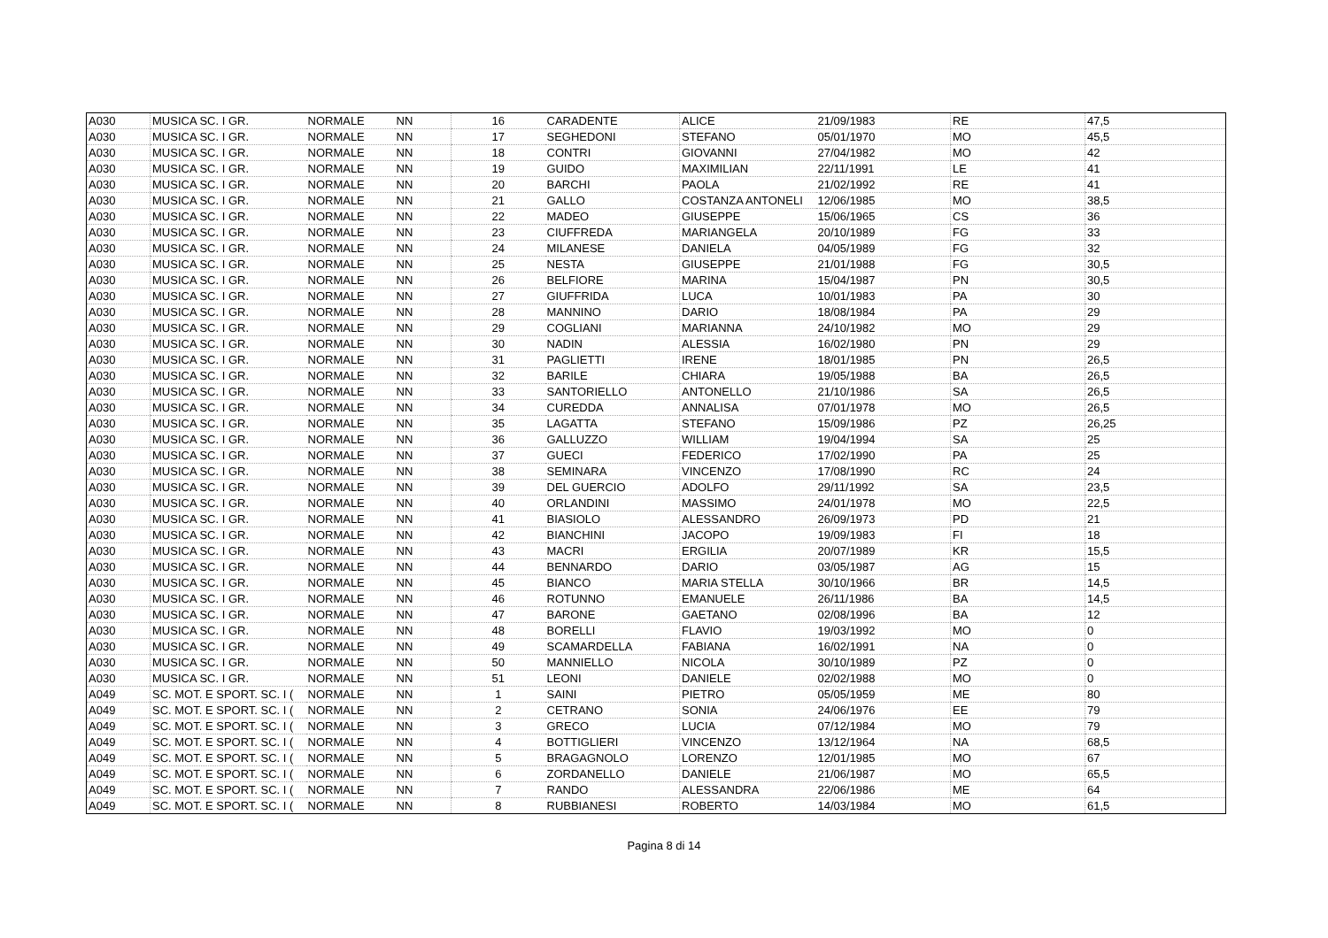| A030 | MUSICA SC. I GR. | NORMALE | NN | 16 | CARADENTE | ALICE | 21/09/1983 | RE | 47,5 |
| A030 | MUSICA SC. I GR. | NORMALE | NN | 17 | SEGHEDONI | STEFANO | 05/01/1970 | MO | 45,5 |
| A030 | MUSICA SC. I GR. | NORMALE | NN | 18 | CONTRI | GIOVANNI | 27/04/1982 | MO | 42 |
| A030 | MUSICA SC. I GR. | NORMALE | NN | 19 | GUIDO | MAXIMILIAN | 22/11/1991 | LE | 41 |
| A030 | MUSICA SC. I GR. | NORMALE | NN | 20 | BARCHI | PAOLA | 21/02/1992 | RE | 41 |
| A030 | MUSICA SC. I GR. | NORMALE | NN | 21 | GALLO | COSTANZA ANTONELI | 12/06/1985 | MO | 38,5 |
| A030 | MUSICA SC. I GR. | NORMALE | NN | 22 | MADEO | GIUSEPPE | 15/06/1965 | CS | 36 |
| A030 | MUSICA SC. I GR. | NORMALE | NN | 23 | CIUFFREDA | MARIANGELA | 20/10/1989 | FG | 33 |
| A030 | MUSICA SC. I GR. | NORMALE | NN | 24 | MILANESE | DANIELA | 04/05/1989 | FG | 32 |
| A030 | MUSICA SC. I GR. | NORMALE | NN | 25 | NESTA | GIUSEPPE | 21/01/1988 | FG | 30,5 |
| A030 | MUSICA SC. I GR. | NORMALE | NN | 26 | BELFIORE | MARINA | 15/04/1987 | PN | 30,5 |
| A030 | MUSICA SC. I GR. | NORMALE | NN | 27 | GIUFFRIDA | LUCA | 10/01/1983 | PA | 30 |
| A030 | MUSICA SC. I GR. | NORMALE | NN | 28 | MANNINO | DARIO | 18/08/1984 | PA | 29 |
| A030 | MUSICA SC. I GR. | NORMALE | NN | 29 | COGLIANI | MARIANNA | 24/10/1982 | MO | 29 |
| A030 | MUSICA SC. I GR. | NORMALE | NN | 30 | NADIN | ALESSIA | 16/02/1980 | PN | 29 |
| A030 | MUSICA SC. I GR. | NORMALE | NN | 31 | PAGLIETTI | IRENE | 18/01/1985 | PN | 26,5 |
| A030 | MUSICA SC. I GR. | NORMALE | NN | 32 | BARILE | CHIARA | 19/05/1988 | BA | 26,5 |
| A030 | MUSICA SC. I GR. | NORMALE | NN | 33 | SANTORIELLO | ANTONELLO | 21/10/1986 | SA | 26,5 |
| A030 | MUSICA SC. I GR. | NORMALE | NN | 34 | CUREDDA | ANNALISA | 07/01/1978 | MO | 26,5 |
| A030 | MUSICA SC. I GR. | NORMALE | NN | 35 | LAGATTA | STEFANO | 15/09/1986 | PZ | 26,25 |
| A030 | MUSICA SC. I GR. | NORMALE | NN | 36 | GALLUZZO | WILLIAM | 19/04/1994 | SA | 25 |
| A030 | MUSICA SC. I GR. | NORMALE | NN | 37 | GUECI | FEDERICO | 17/02/1990 | PA | 25 |
| A030 | MUSICA SC. I GR. | NORMALE | NN | 38 | SEMINARA | VINCENZO | 17/08/1990 | RC | 24 |
| A030 | MUSICA SC. I GR. | NORMALE | NN | 39 | DEL GUERCIO | ADOLFO | 29/11/1992 | SA | 23,5 |
| A030 | MUSICA SC. I GR. | NORMALE | NN | 40 | ORLANDINI | MASSIMO | 24/01/1978 | MO | 22,5 |
| A030 | MUSICA SC. I GR. | NORMALE | NN | 41 | BIASIOLO | ALESSANDRO | 26/09/1973 | PD | 21 |
| A030 | MUSICA SC. I GR. | NORMALE | NN | 42 | BIANCHINI | JACOPO | 19/09/1983 | FI | 18 |
| A030 | MUSICA SC. I GR. | NORMALE | NN | 43 | MACRI | ERGILIA | 20/07/1989 | KR | 15,5 |
| A030 | MUSICA SC. I GR. | NORMALE | NN | 44 | BENNARDO | DARIO | 03/05/1987 | AG | 15 |
| A030 | MUSICA SC. I GR. | NORMALE | NN | 45 | BIANCO | MARIA STELLA | 30/10/1966 | BR | 14,5 |
| A030 | MUSICA SC. I GR. | NORMALE | NN | 46 | ROTUNNO | EMANUELE | 26/11/1986 | BA | 14,5 |
| A030 | MUSICA SC. I GR. | NORMALE | NN | 47 | BARONE | GAETANO | 02/08/1996 | BA | 12 |
| A030 | MUSICA SC. I GR. | NORMALE | NN | 48 | BORELLI | FLAVIO | 19/03/1992 | MO | 0 |
| A030 | MUSICA SC. I GR. | NORMALE | NN | 49 | SCAMARDELLA | FABIANA | 16/02/1991 | NA | 0 |
| A030 | MUSICA SC. I GR. | NORMALE | NN | 50 | MANNIELLO | NICOLA | 30/10/1989 | PZ | 0 |
| A030 | MUSICA SC. I GR. | NORMALE | NN | 51 | LEONI | DANIELE | 02/02/1988 | MO | 0 |
| A049 | SC. MOT. E SPORT. SC. I ( | NORMALE | NN | 1 | SAINI | PIETRO | 05/05/1959 | ME | 80 |
| A049 | SC. MOT. E SPORT. SC. I ( | NORMALE | NN | 2 | CETRANO | SONIA | 24/06/1976 | EE | 79 |
| A049 | SC. MOT. E SPORT. SC. I ( | NORMALE | NN | 3 | GRECO | LUCIA | 07/12/1984 | MO | 79 |
| A049 | SC. MOT. E SPORT. SC. I ( | NORMALE | NN | 4 | BOTTIGLIERI | VINCENZO | 13/12/1964 | NA | 68,5 |
| A049 | SC. MOT. E SPORT. SC. I ( | NORMALE | NN | 5 | BRAGAGNOLO | LORENZO | 12/01/1985 | MO | 67 |
| A049 | SC. MOT. E SPORT. SC. I ( | NORMALE | NN | 6 | ZORDANELLO | DANIELE | 21/06/1987 | MO | 65,5 |
| A049 | SC. MOT. E SPORT. SC. I ( | NORMALE | NN | 7 | RANDO | ALESSANDRA | 22/06/1986 | ME | 64 |
| A049 | SC. MOT. E SPORT. SC. I ( | NORMALE | NN | 8 | RUBBIANESI | ROBERTO | 14/03/1984 | MO | 61,5 |
Pagina 8 di 14